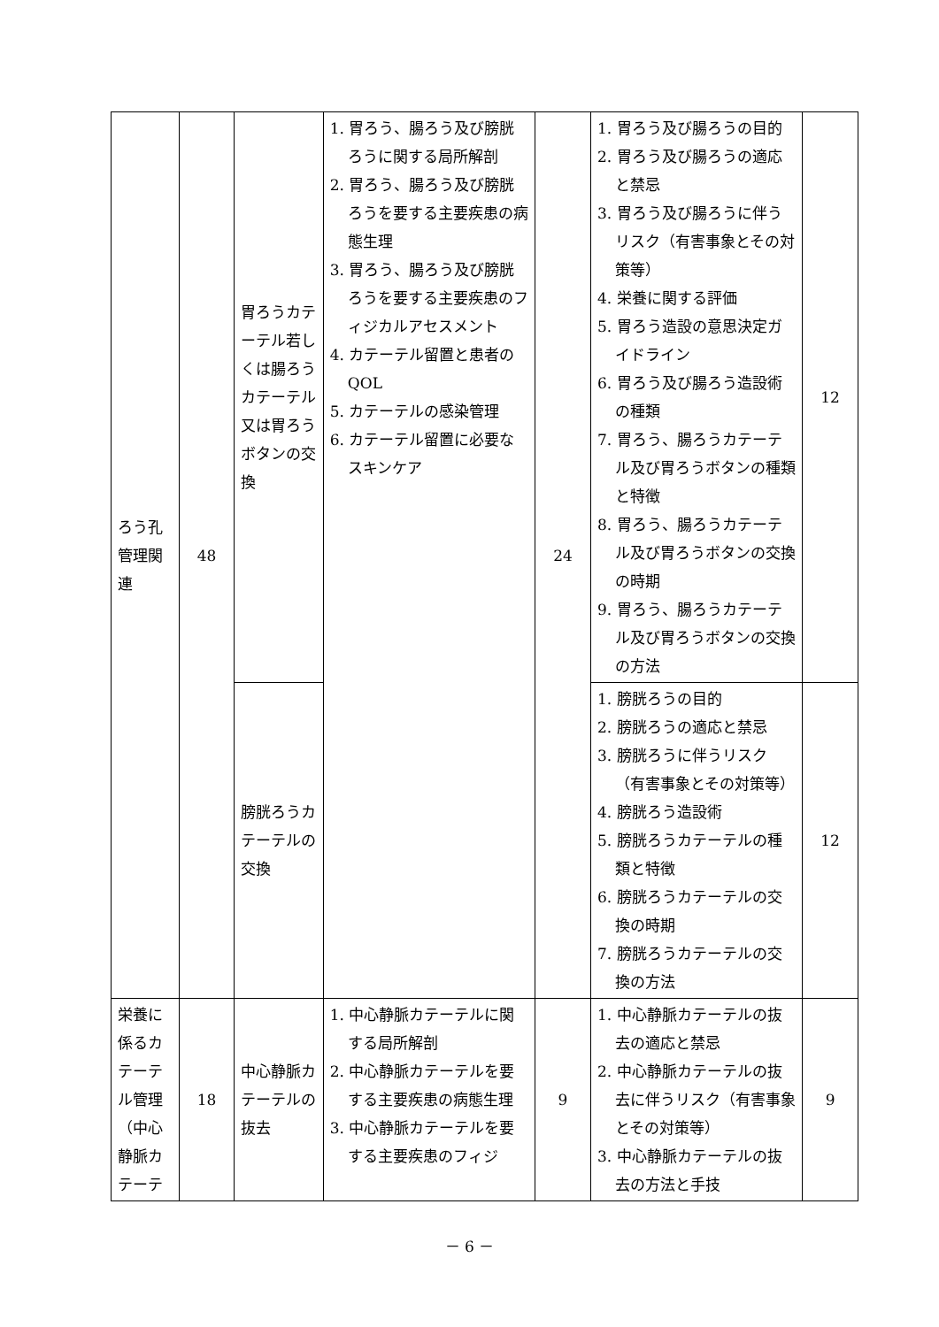| ろう孔管理関連 | 48 | 胃ろうカテーテル若しくは腸ろうカテーテル又は胃ろうボタンの交換 | 1. 胃ろう、腸ろう及び膀胱ろうに関する局所解剖 2. 胃ろう、腸ろう及び膀胱ろうを要する主要疾患の病態生理 3. 胃ろう、腸ろう及び膀胱ろうを要する主要疾患のフィジカルアセスメント 4. カテーテル留置と患者のQOL 5. カテーテルの感染管理 6. カテーテル留置に必要なスキンケア | 24 | 1. 胃ろう及び腸ろうの目的 2. 胃ろう及び腸ろうの適応と禁忌 3. 胃ろう及び腸ろうに伴うリスク（有害事象とその対策等） 4. 栄養に関する評価 5. 胃ろう造設の意思決定ガイドライン 6. 胃ろう及び腸ろう造設術の種類 7. 胃ろう、腸ろうカテーテル及び胃ろうボタンの種類と特徴 8. 胃ろう、腸ろうカテーテル及び胃ろうボタンの交換の時期 9. 胃ろう、腸ろうカテーテル及び胃ろうボタンの交換の方法 | 12 |
| | | 膀胱ろうカテーテルの交換 | | | 1. 膀胱ろうの目的 2. 膀胱ろうの適応と禁忌 3. 膀胱ろうに伴うリスク（有害事象とその対策等） 4. 膀胱ろう造設術 5. 膀胱ろうカテーテルの種類と特徴 6. 膀胱ろうカテーテルの交換の時期 7. 膀胱ろうカテーテルの交換の方法 | 12 |
| 栄養に係るカテーテル管理（中心静脈カテーテ | 18 | 中心静脈カテーテルの抜去 | 1. 中心静脈カテーテルに関する局所解剖 2. 中心静脈カテーテルを要する主要疾患の病態生理 3. 中心静脈カテーテルを要する主要疾患のフィジ | 9 | 1. 中心静脈カテーテルの抜去の適応と禁忌 2. 中心静脈カテーテルの抜去に伴うリスク（有害事象とその対策等） 3. 中心静脈カテーテルの抜去の方法と手技 | 9 |
－ 6 －